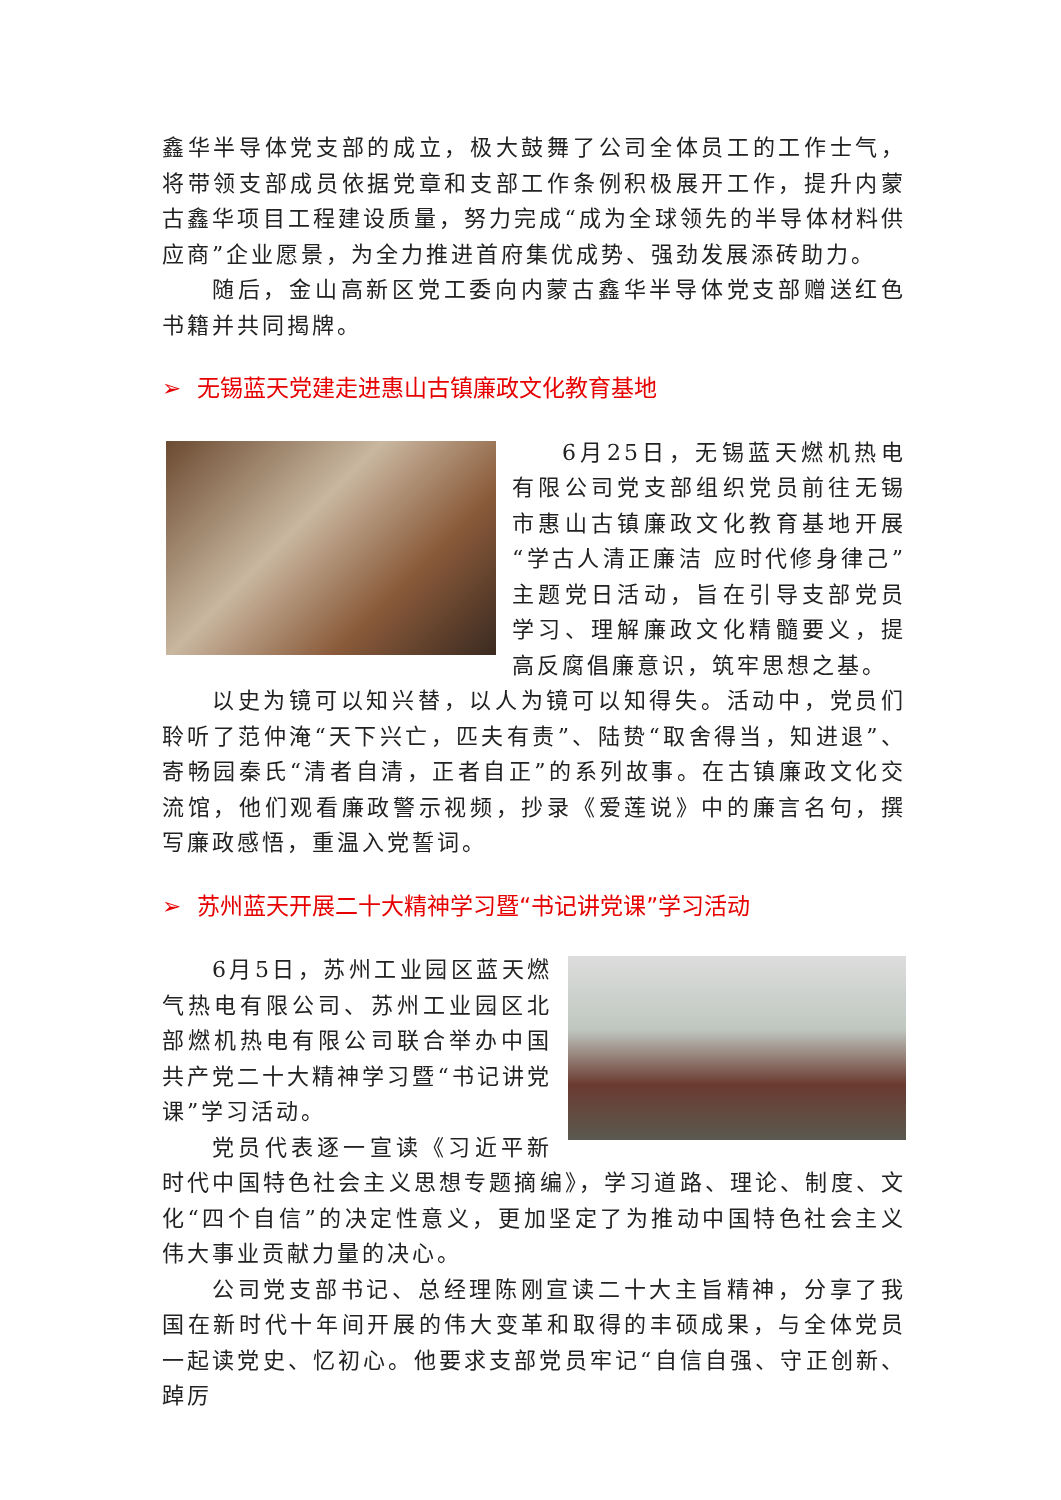鑫华半导体党支部的成立，极大鼓舞了公司全体员工的工作士气，将带领支部成员依据党章和支部工作条例积极展开工作，提升内蒙古鑫华项目工程建设质量，努力完成“成为全球领先的半导体材料供应商”企业愿景，为全力推进首府集优成势、强劲发展添砖助力。
随后，金山高新区党工委向内蒙古鑫华半导体党支部赠送红色书籍并共同揭牌。
➢ 无锡蓝天党建走进惠山古镇廉政文化教育基地
6月25日，无锡蓝天燃机热电有限公司党支部组织党员前往无锡市惠山古镇廉政文化教育基地开展“学古人清正廉洁 应时代修身律己”主题党日活动，旨在引导支部党员学习、理解廉政文化精髓要义，提高反腐倡廉意识，筑牢思想之基。
以史为镜可以知兴替，以人为镜可以知得失。活动中，党员们聆听了范仲淹“天下兴亡，匹夫有责”、陆贽“取舍得当，知进退”、寄畅园秦氏“清者自清，正者自正”的系列故事。在古镇廉政文化交流馆，他们观看廉政警示视频，抄录《爱莲说》中的廉言名句，撰写廉政感悟，重温入党誓词。
➢ 苏州蓝天开展二十大精神学习暨“书记讲党课”学习活动
6月5日，苏州工业园区蓝天燃气热电有限公司、苏州工业园区北部燃机热电有限公司联合举办中国共产党二十大精神学习暨“书记讲党课”学习活动。
党员代表逐一宣读《习近平新时代中国特色社会主义思想专题摘编》，学习道路、理论、制度、文化“四个自信”的决定性意义，更加坚定了为推动中国特色社会主义伟大事业贡献力量的决心。
公司党支部书记、总经理陈刚宣读二十大主旨精神，分享了我国在新时代十年间开展的伟大变革和取得的丰硕成果，与全体党员一起读党史、忆初心。他要求支部党员牢记“自信自强、守正创新、踔厉